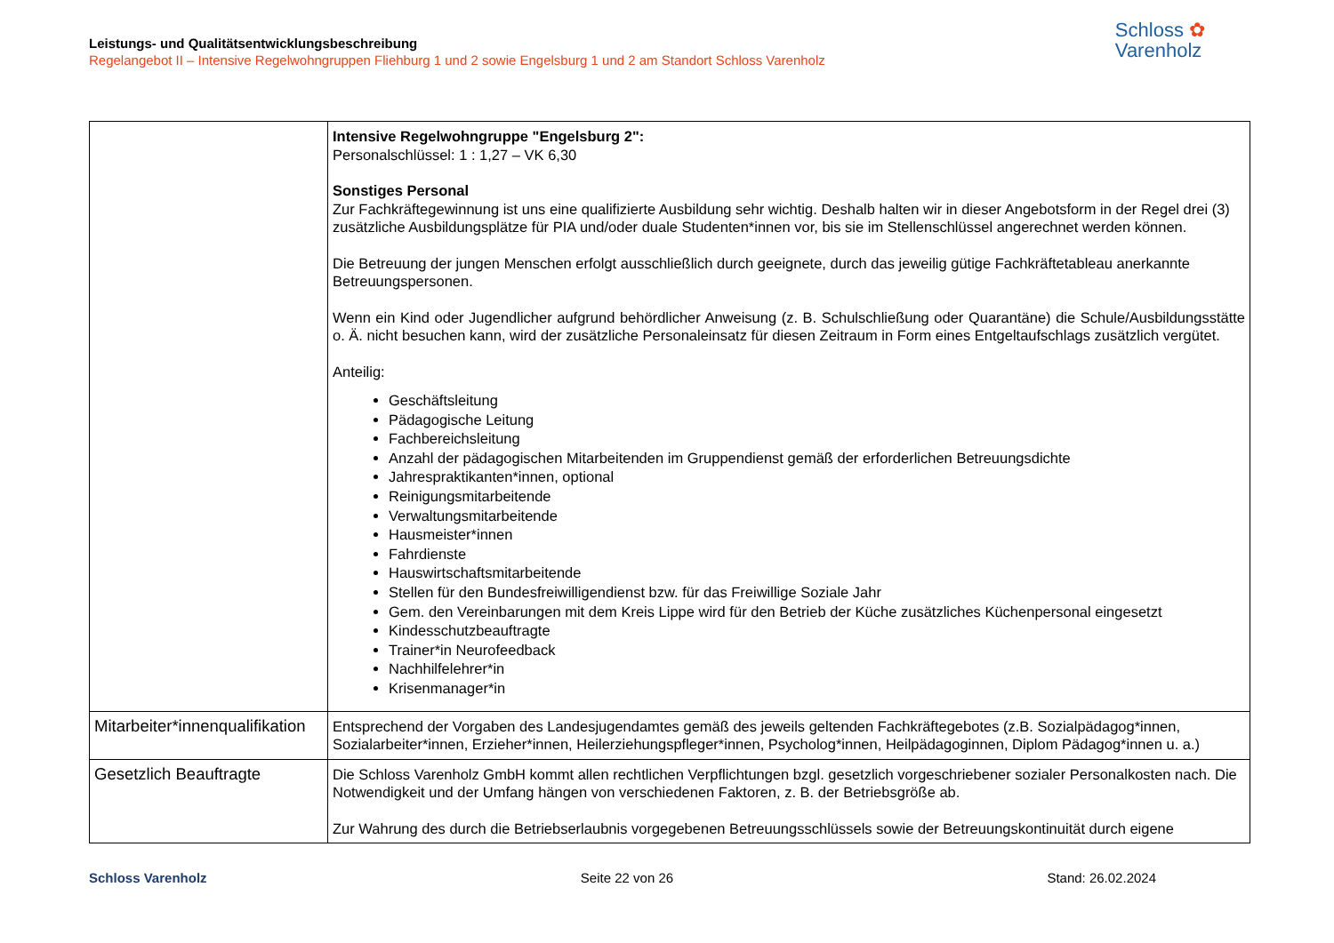Leistungs- und Qualitätsentwicklungsbeschreibung
Regelangebot II – Intensive Regelwohngruppen Fliehburg 1 und 2 sowie Engelsburg 1 und 2 am Standort Schloss Varenholz
Schloss ✿
Varenholz
| | Intensive Regelwohngruppe "Engelsburg 2": Personalschlüssel: 1 : 1,27 – VK 6,30 Sonstiges Personal Zur Fachkräftegewinnung ist uns eine qualifizierte Ausbildung sehr wichtig. Deshalb halten wir in dieser Angebotsform in der Regel drei (3) zusätzliche Ausbildungsplätze für PIA und/oder duale Studenten*innen vor, bis sie im Stellenschlüssel angerechnet werden können. Die Betreuung der jungen Menschen erfolgt ausschließlich durch geeignete, durch das jeweilig gütige Fachkräftetableau anerkannte Betreuungspersonen. Wenn ein Kind oder Jugendlicher aufgrund behördlicher Anweisung (z. B. Schulschließung oder Quarantäne) die Schule/Ausbildungsstätte o. Ä. nicht besuchen kann, wird der zusätzliche Personaleinsatz für diesen Zeitraum in Form eines Entgeltaufschlags zusätzlich vergütet. Anteilig: Geschäftsleitung Pädagogische Leitung Fachbereichsleitung Anzahl der pädagogischen Mitarbeitenden im Gruppendienst gemäß der erforderlichen Betreuungsdichte Jahrespraktikanten*innen, optional Reinigungsmitarbeitende Verwaltungsmitarbeitende Hausmeister*innen Fahrdienste Hauswirtschaftsmitarbeitende Stellen für den Bundesfreiwilligendienst bzw. für das Freiwillige Soziale Jahr Gem. den Vereinbarungen mit dem Kreis Lippe wird für den Betrieb der Küche zusätzliches Küchenpersonal eingesetzt Kindesschutzbeauftragte Trainer*in Neurofeedback Nachhilfelehrer*in Krisenmanager*in |
| Mitarbeiter*innenqualifikation | Entsprechend der Vorgaben des Landesjugendamtes gemäß des jeweils geltenden Fachkräftegebotes (z.B. Sozialpädagog*innen, Sozialarbeiter*innen, Erzieher*innen, Heilerziehungspfleger*innen, Psycholog*innen, Heilpädagoginnen, Diplom Pädagog*innen u. a.) |
| Gesetzlich Beauftragte | Die Schloss Varenholz GmbH kommt allen rechtlichen Verpflichtungen bzgl. gesetzlich vorgeschriebener sozialer Personalkosten nach. Die Notwendigkeit und der Umfang hängen von verschiedenen Faktoren, z. B. der Betriebsgröße ab. Zur Wahrung des durch die Betriebserlaubnis vorgegebenen Betreuungsschlüssels sowie der Betreuungskontinuität durch eigene |
Schloss Varenholz Seite 22 von 26 Stand: 26.02.2024